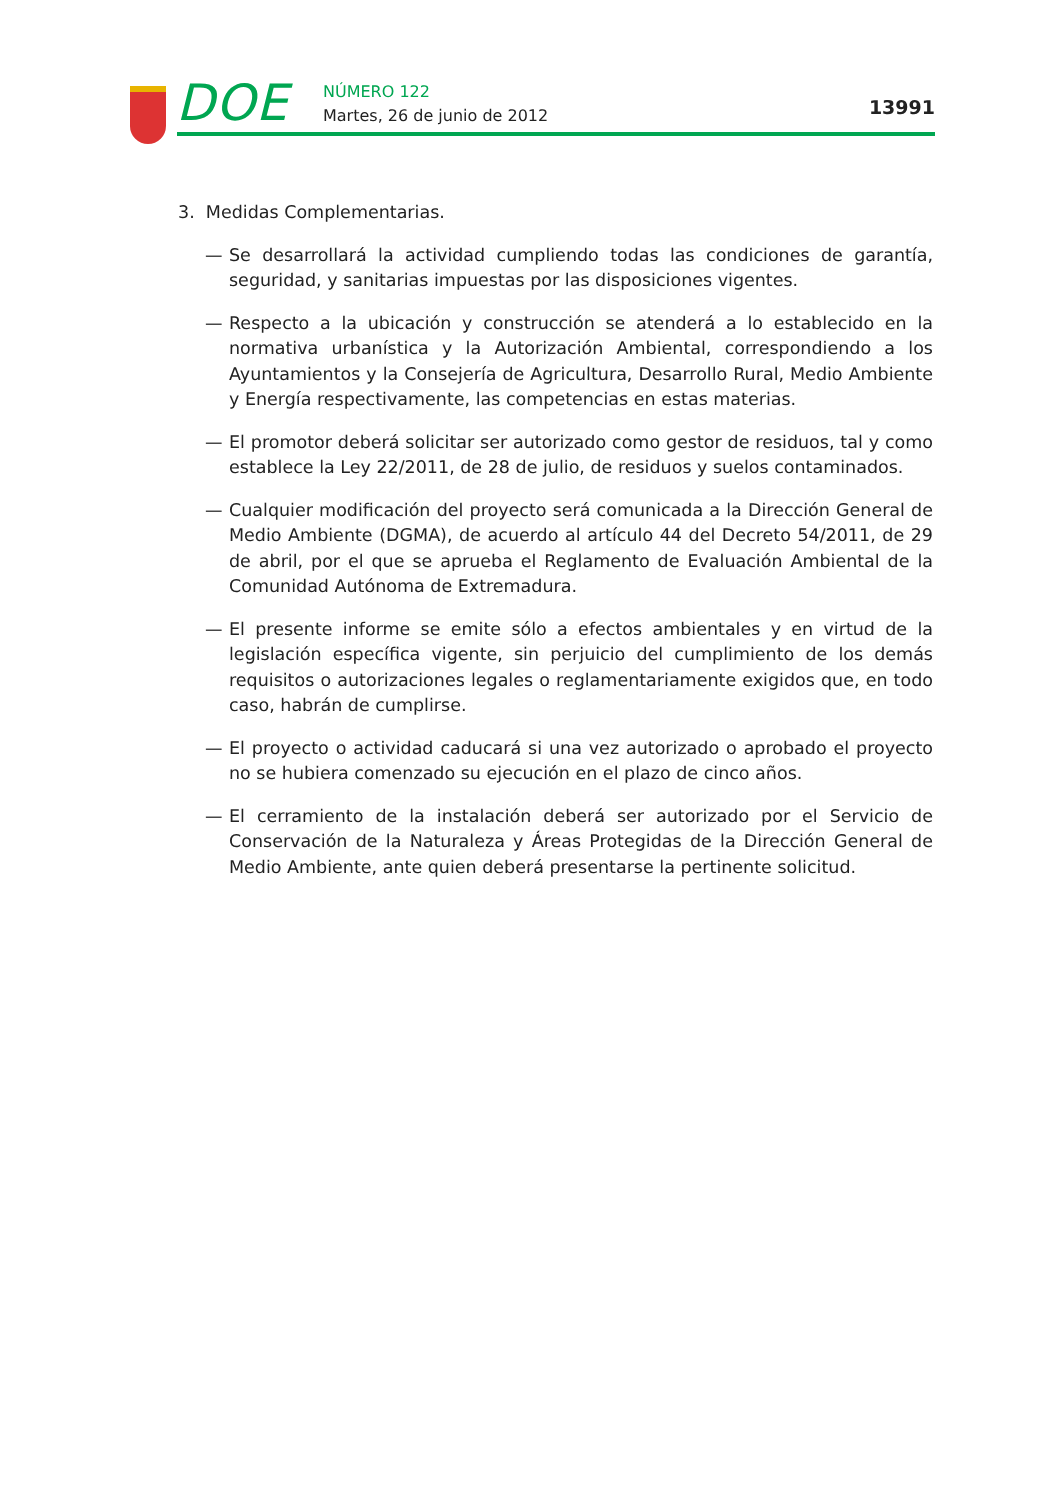DOE NÚMERO 122
Martes, 26 de junio de 2012 13991
3. Medidas Complementarias.
— Se desarrollará la actividad cumpliendo todas las condiciones de garantía, seguridad, y sanitarias impuestas por las disposiciones vigentes.
— Respecto a la ubicación y construcción se atenderá a lo establecido en la normativa urbanística y la Autorización Ambiental, correspondiendo a los Ayuntamientos y la Consejería de Agricultura, Desarrollo Rural, Medio Ambiente y Energía respectivamente, las competencias en estas materias.
— El promotor deberá solicitar ser autorizado como gestor de residuos, tal y como establece la Ley 22/2011, de 28 de julio, de residuos y suelos contaminados.
— Cualquier modificación del proyecto será comunicada a la Dirección General de Medio Ambiente (DGMA), de acuerdo al artículo 44 del Decreto 54/2011, de 29 de abril, por el que se aprueba el Reglamento de Evaluación Ambiental de la Comunidad Autónoma de Extremadura.
— El presente informe se emite sólo a efectos ambientales y en virtud de la legislación específica vigente, sin perjuicio del cumplimiento de los demás requisitos o autorizaciones legales o reglamentariamente exigidos que, en todo caso, habrán de cumplirse.
— El proyecto o actividad caducará si una vez autorizado o aprobado el proyecto no se hubiera comenzado su ejecución en el plazo de cinco años.
— El cerramiento de la instalación deberá ser autorizado por el Servicio de Conservación de la Naturaleza y Áreas Protegidas de la Dirección General de Medio Ambiente, ante quien deberá presentarse la pertinente solicitud.